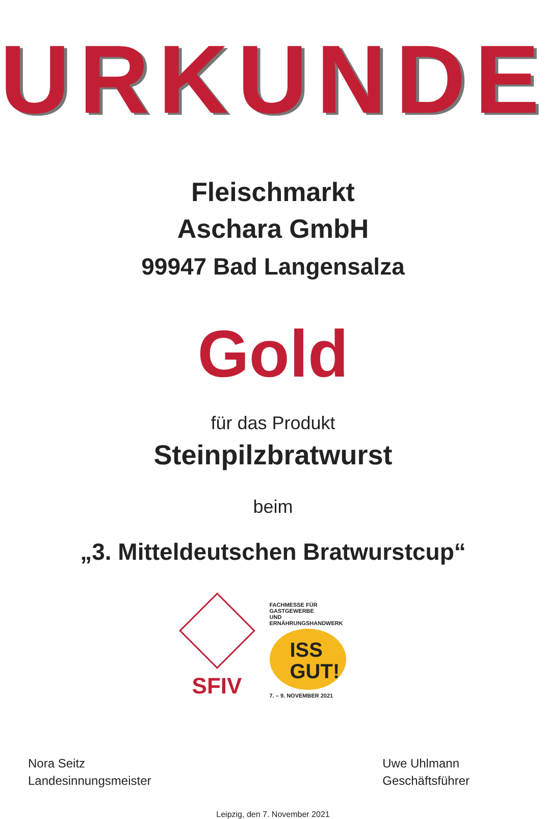URKUNDE
Fleischmarkt
Aschara GmbH
99947 Bad Langensalza
Gold
für das Produkt
Steinpilzbratwurst
beim
„3. Mitteldeutschen Bratwurstcup“
SFIV
FACHMESSE FÜR GASTGEWERBE
UND ERNÄHRUNGSHANDWERK
ISS
GUT!
7. – 9. NOVEMBER 2021
Nora Seitz
Landesinnungsmeister
Uwe Uhlmann
Geschäftsführer
Leipzig, den 7. November 2021